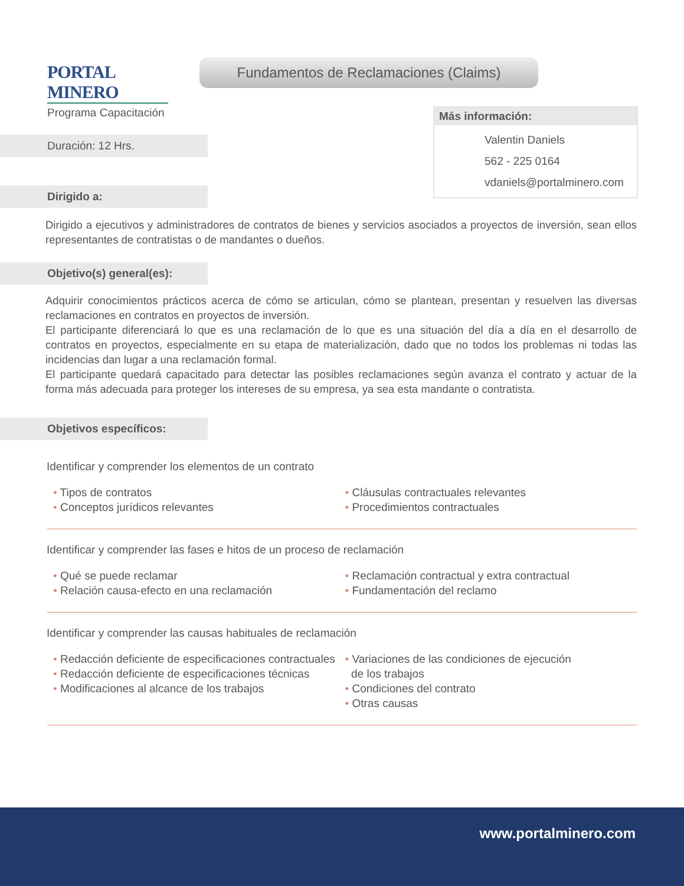PORTAL MINERO
Programa Capacitación
Fundamentos de Reclamaciones (Claims)
Más información:
Valentin Daniels
562 - 225 0164
vdaniels@portalminero.com
Duración: 12 Hrs.
Dirigido a:
Dirigido a ejecutivos y administradores de contratos de bienes y servicios asociados a proyectos de inversión, sean ellos representantes de contratistas o de mandantes o dueños.
Objetivo(s) general(es):
Adquirir conocimientos prácticos acerca de cómo se articulan, cómo se plantean, presentan y resuelven las diversas reclamaciones en contratos en proyectos de inversión.
El participante diferenciará lo que es una reclamación de lo que es una situación del día a día en el desarrollo de contratos en proyectos, especialmente en su etapa de materialización, dado que no todos los problemas ni todas las incidencias dan lugar a una reclamación formal.
El participante quedará capacitado para detectar las posibles reclamaciones según avanza el contrato y actuar de la forma más adecuada para proteger los intereses de su empresa, ya sea esta mandante o contratista.
Objetivos específicos:
Identificar y comprender los elementos de un contrato
• Tipos de contratos
• Conceptos jurídicos relevantes
• Cláusulas contractuales relevantes
• Procedimientos contractuales
Identificar y comprender las fases e hitos de un proceso de reclamación
• Qué se puede reclamar
• Relación causa-efecto en una reclamación
• Reclamación contractual y extra contractual
• Fundamentación del reclamo
Identificar y comprender las causas habituales de reclamación
• Redacción deficiente de especificaciones contractuales
• Redacción deficiente de especificaciones técnicas
• Modificaciones al alcance de los trabajos
• Variaciones de las condiciones de ejecución
de los trabajos
• Condiciones del contrato
• Otras causas
www.portalminero.com